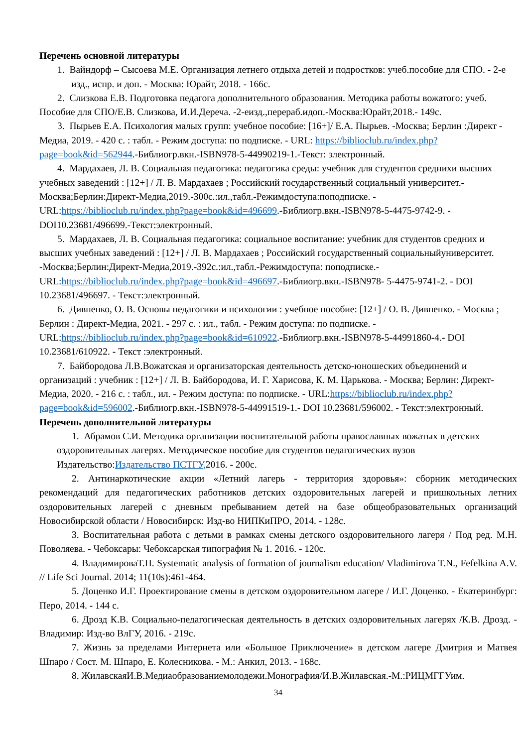Перечень основной литературы
1. Вайндорф – Сысоева М.Е. Организация летнего отдыха детей и подростков: учеб.пособие для СПО. - 2-е изд., испр. и доп. - Москва: Юрайт, 2018. - 166с.
2. Слизкова Е.В. Подготовка педагога дополнительного образования. Методика работы вожатого: учеб. Пособие для СПО/Е.В. Слизкова, И.И.Дереча. -2-еизд.,перераб.идоп.-Москва:Юрайт,2018.- 149с.
3. Пырьев Е.А. Психология малых групп: учебное пособие: [16+]/ Е.А. Пырьев. -Москва; Берлин :Директ - Медиа, 2019. - 420 с. : табл. - Режим доступа: по подписке. - URL: https://biblioclub.ru/index.php?page=book&id=562944.-Библиогр.вкн.-ISBN978-5-44990219-1.-Текст: электронный.
4. Мардахаев, Л. В. Социальная педагогика: педагогика среды: учебник для студентов среднихи высших учебных заведений : [12+] / Л. В. Мардахаев ; Российский государственный социальный университет.-Москва;Берлин:Директ-Медиа,2019.-300с.:ил.,табл.-Режимдоступа:поподписке. - URL:https://biblioclub.ru/index.php?page=book&id=496699.-Библиогр.вкн.-ISBN978-5-4475-9742-9. - DOI10.23681/496699.-Текст:электронный.
5. Мардахаев, Л. В. Социальная педагогика: социальное воспитание: учебник для студентов средних и высших учебных заведений : [12+] / Л. В. Мардахаев ; Российский государственный социальныйуниверситет. -Москва;Берлин:Директ-Медиа,2019.-392с.:ил.,табл.-Режимдоступа: поподписке.-URL:https://biblioclub.ru/index.php?page=book&id=496697.-Библиогр.вкн.-ISBN978- 5-4475-9741-2. - DOI 10.23681/496697. - Текст:электронный.
6. Дивненко, О. В. Основы педагогики и психологии : учебное пособие: [12+] / О. В. Дивненко. - Москва ; Берлин : Директ-Медиа, 2021. - 297 с. : ил., табл. - Режим доступа: по подписке. - URL:https://biblioclub.ru/index.php?page=book&id=610922.-Библиогр.вкн.-ISBN978-5-44991860-4.- DOI 10.23681/610922. - Текст :электронный.
7. Байбородова Л.В.Вожатская и организаторская деятельность детско-юношеских объединений и организаций : учебник : [12+] / Л. В. Байбородова, И. Г. Харисова, К. М. Царькова. - Москва; Берлин: Директ-Медиа, 2020. - 216 с. : табл., ил. - Режим доступа: по подписке. - URL:https://biblioclub.ru/index.php?page=book&id=596002.-Библиогр.вкн.-ISBN978-5-44991519-1.- DOI 10.23681/596002. - Текст:электронный.
Перечень дополнительной литературы
1. Абрамов С.И. Методика организации воспитательной работы православных вожатых в детских оздоровительных лагерях. Методическое пособие для студентов педагогических вузов Издательство:Издательство ПСТГУ, 2016. - 200с.
2. Антинаркотические акции «Летний лагерь - территория здоровья»: сборник методических рекомендаций для педагогических работников детских оздоровительных лагерей и пришкольных летних оздоровительных лагерей с дневным пребыванием детей на базе общеобразовательных организаций Новосибирской области / Новосибирск: Изд-во НИПКиПРО, 2014. - 128с.
3. Воспитательная работа с детьми в рамках смены детского оздоровительного лагеря / Под ред. М.Н. Поволяева. - Чебоксары: Чебоксарская типография № 1. 2016. - 120с.
4. ВладимироваТ.Н. Systematic analysis of formation of journalism education/ Vladimirova T.N., Fefelkina A.V. // Life Sci Journal. 2014; 11(10s):461-464.
5. Доценко И.Г. Проектирование смены в детском оздоровительном лагере / И.Г. Доценко. - Екатеринбург: Перо, 2014. - 144 с.
6. Дрозд К.В. Социально-педагогическая деятельность в детских оздоровительных лагерях /К.В. Дрозд. - Владимир: Изд-во ВлГУ, 2016. - 219с.
7. Жизнь за пределами Интернета или «Большое Приключение» в детском лагере Дмитрия и Матвея Шпаро / Сост. М. Шпаро, Е. Колесникова. - М.: Анкил, 2013. - 168с.
8. ЖилавскаяИ.В.Медиаобразованиемолодежи.Монография/И.В.Жилавская.-М.:РИЦМГГУим.
34